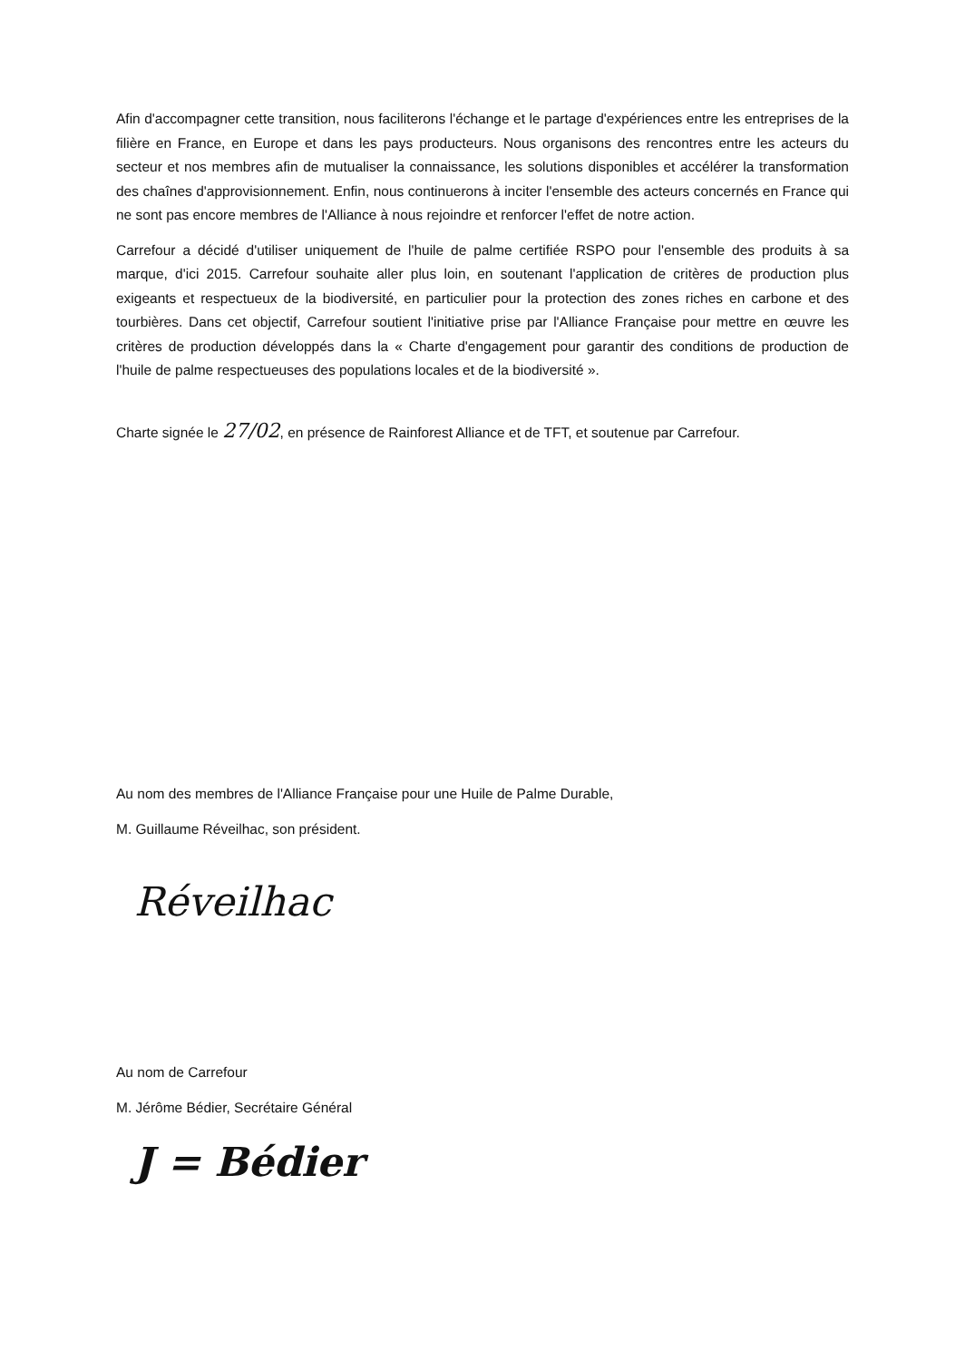Afin d'accompagner cette transition, nous faciliterons l'échange et le partage d'expériences entre les entreprises de la filière en France, en Europe et dans les pays producteurs. Nous organisons des rencontres entre les acteurs du secteur et nos membres afin de mutualiser la connaissance, les solutions disponibles et accélérer la transformation des chaînes d'approvisionnement. Enfin, nous continuerons à inciter l'ensemble des acteurs concernés en France qui ne sont pas encore membres de l'Alliance à nous rejoindre et renforcer l'effet de notre action.
Carrefour a décidé d'utiliser uniquement de l'huile de palme certifiée RSPO pour l'ensemble des produits à sa marque, d'ici 2015. Carrefour souhaite aller plus loin, en soutenant l'application de critères de production plus exigeants et respectueux de la biodiversité, en particulier pour la protection des zones riches en carbone et des tourbières. Dans cet objectif, Carrefour soutient l'initiative prise par l'Alliance Française pour mettre en œuvre les critères de production développés dans la « Charte d'engagement pour garantir des conditions de production de l'huile de palme respectueuses des populations locales et de la biodiversité ».
Charte signée le 27/02, en présence de Rainforest Alliance et de TFT, et soutenue par Carrefour.
Au nom des membres de l'Alliance Française pour une Huile de Palme Durable,
M. Guillaume Réveilhac, son président.
Réveilhac
Au nom de Carrefour
M. Jérôme Bédier, Secrétaire Général
J = Bédier